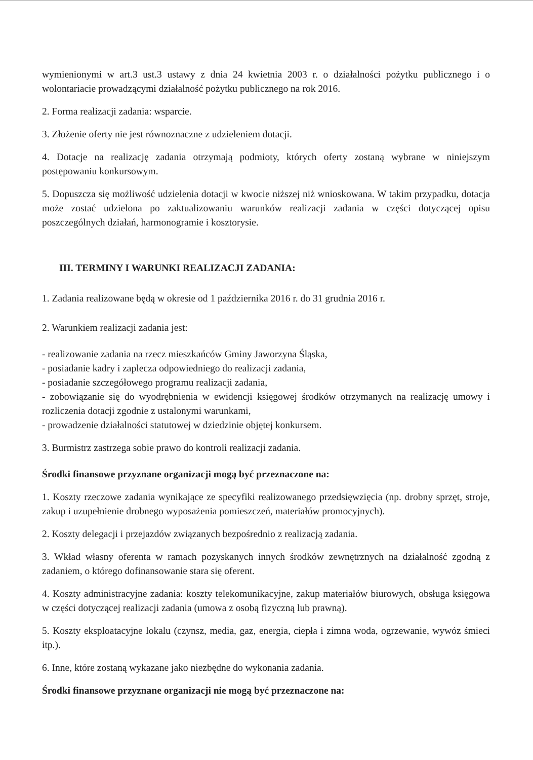wymienionymi w art.3 ust.3 ustawy z dnia 24 kwietnia 2003 r. o działalności pożytku publicznego i o wolontariacie prowadzącymi działalność pożytku publicznego na rok 2016.
2. Forma realizacji zadania: wsparcie.
3. Złożenie oferty nie jest równoznaczne z udzieleniem dotacji.
4. Dotacje na realizację zadania otrzymają podmioty, których oferty zostaną wybrane w niniejszym postępowaniu konkursowym.
5. Dopuszcza się możliwość udzielenia dotacji w kwocie niższej niż wnioskowana. W takim przypadku, dotacja może zostać udzielona po zaktualizowaniu warunków realizacji zadania w części dotyczącej opisu poszczególnych działań, harmonogramie i kosztorysie.
III. TERMINY I WARUNKI REALIZACJI ZADANIA:
1. Zadania realizowane będą w okresie od 1 października 2016 r. do 31 grudnia 2016 r.
2. Warunkiem realizacji zadania jest:
- realizowanie zadania na rzecz mieszkańców Gminy Jaworzyna Śląska,
- posiadanie kadry i zaplecza odpowiedniego do realizacji zadania,
- posiadanie szczegółowego programu realizacji zadania,
- zobowiązanie się do wyodrębnienia w ewidencji księgowej środków otrzymanych na realizację umowy i rozliczenia dotacji zgodnie z ustalonymi warunkami,
- prowadzenie działalności statutowej w dziedzinie objętej konkursem.
3. Burmistrz zastrzega sobie prawo do kontroli realizacji zadania.
Środki finansowe przyznane organizacji mogą być przeznaczone na:
1. Koszty rzeczowe zadania wynikające ze specyfiki realizowanego przedsięwzięcia (np. drobny sprzęt, stroje, zakup i uzupełnienie drobnego wyposażenia pomieszczeń, materiałów promocyjnych).
2. Koszty delegacji i przejazdów związanych bezpośrednio z realizacją zadania.
3. Wkład własny oferenta w ramach pozyskanych innych środków zewnętrznych na działalność zgodną z zadaniem, o którego dofinansowanie stara się oferent.
4. Koszty administracyjne zadania: koszty telekomunikacyjne, zakup materiałów biurowych, obsługa księgowa w części dotyczącej realizacji zadania (umowa z osobą fizyczną lub prawną).
5. Koszty eksploatacyjne lokalu (czynsz, media, gaz, energia, ciepła i zimna woda, ogrzewanie, wywóz śmieci itp.).
6. Inne, które zostaną wykazane jako niezbędne do wykonania zadania.
Środki finansowe przyznane organizacji nie mogą być przeznaczone na: